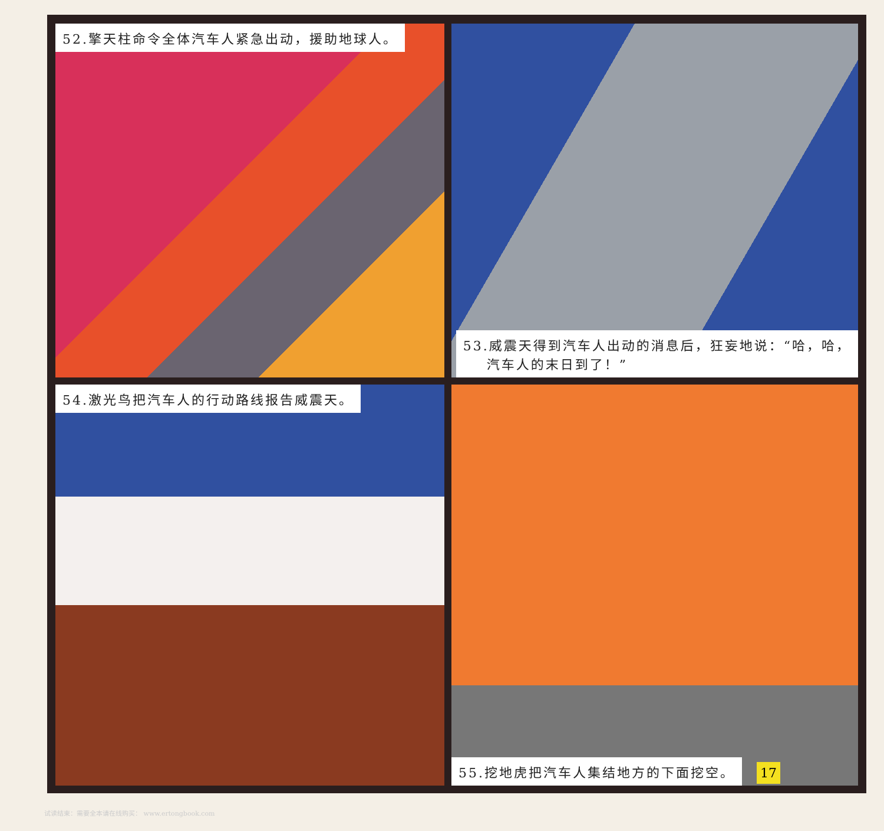52.擎天柱命令全体汽车人紧急出动，援助地球人。
53.威震天得到汽车人出动的消息后，狂妄地说：“哈，哈，
汽车人的末日到了！”
54.激光鸟把汽车人的行动路线报告威震天。
55.挖地虎把汽车人集结地方的下面挖空。 17
试读结束：需要全本请在线购买： www.ertongbook.com